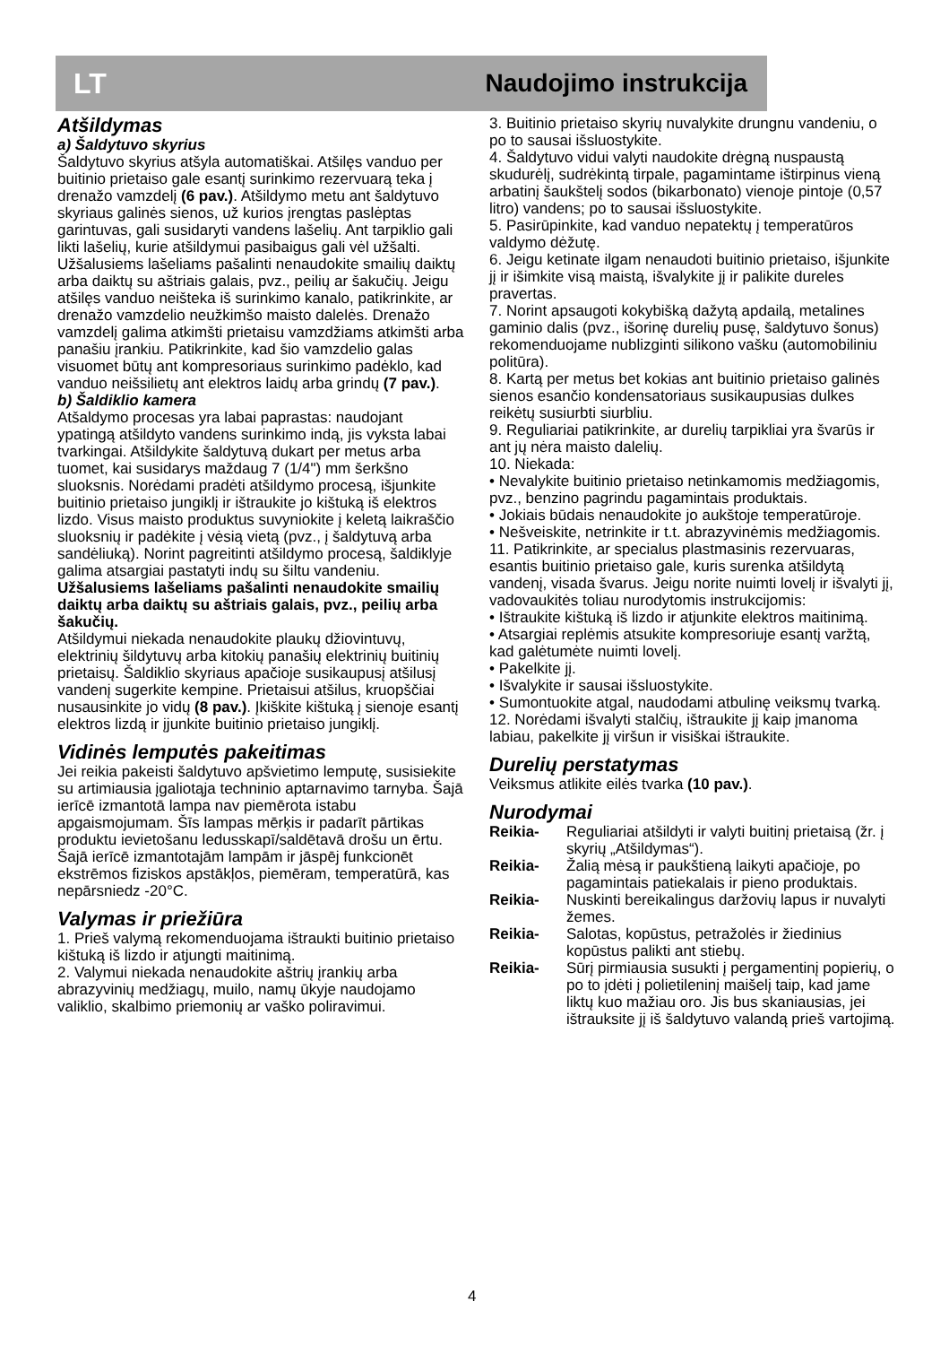LT Naudojimo instrukcija
Atšildymas
a) Šaldytuvo skyrius
Šaldytuvo skyrius atšyla automatiškai. Atšilęs vanduo per buitinio prietaiso gale esantį surinkimo rezervuarą teka į drenažo vamzdelį (6 pav.). Atšildymo metu ant šaldytuvo skyriaus galinės sienos, už kurios įrengtas paslėptas garintuvas, gali susidaryti vandens lašelių. Ant tarpiklio gali likti lašelių, kurie atšildymui pasibaigus gali vėl užšalti. Užšalusiems lašeliams pašalinti nenaudokite smailių daiktų arba daiktų su aštriais galais, pvz., peilių ar šakučių. Jeigu atšilęs vanduo neišteka iš surinkimo kanalo, patikrinkite, ar drenažo vamzdelio neužkimšo maisto dalelės. Drenažo vamzdelį galima atkimšti prietaisu vamzdžiams atkimšti arba panašiu įrankiu. Patikrinkite, kad šio vamzdelio galas visuomet būtų ant kompresoriaus surinkimo padėklo, kad vanduo neišsilietų ant elektros laidų arba grindų (7 pav.).
b) Šaldiklio kamera
Atšaldymo procesas yra labai paprastas: naudojant ypatingą atšildyto vandens surinkimo indą, jis vyksta labai tvarkingai. Atšildykite šaldytuvą dukart per metus arba tuomet, kai susidarys maždaug 7 (1/4") mm šerkšno sluoksnis. Norėdami pradėti atšildymo procesą, išjunkite buitinio prietaiso jungiklį ir ištraukite jo kištuką iš elektros lizdo. Visus maisto produktus suvyniokite į keletą laikraščio sluoksnių ir padėkite į vėsią vietą (pvz., į šaldytuvą arba sandėliuką). Norint pagreitinti atšildymo procesą, šaldiklyje galima atsargiai pastatyti indų su šiltu vandeniu.
Užšalusiems lašeliams pašalinti nenaudokite smailių daiktų arba daiktų su aštriais galais, pvz., peilių arba šakučių.
Atšildymui niekada nenaudokite plaukų džiovintuvų, elektrinių šildytuvų arba kitokių panašių elektrinių buitinių prietaisų. Šaldiklio skyriaus apačioje susikaupusį atšilusį vandenį sugerkite kempine. Prietaisui atšilus, kruopščiai nusausinkite jo vidų (8 pav.). Įkiškite kištuką į sienoje esantį elektros lizdą ir įjunkite buitinio prietaiso jungiklį.
Vidinės lemputės pakeitimas
Jei reikia pakeisti šaldytuvo apšvietimo lemputę, susisiekite su artimiausia įgaliotąja techninio aptarnavimo tarnyba. Šajā ierīcē izmantotā lampa nav piemērota istabu apgaismojumam. Šīs lampas mērķis ir padarīt pārtikas produktu ievietošanu ledusskapī/saldētavā drošu un ērtu. Šajā ierīcē izmantotajām lampām ir jāspēj funkcionēt ekstrēmos fiziskos apstākļos, piemēram, temperatūrā, kas nepārsniedz -20°C.
Valymas ir priežiūra
1. Prieš valymą rekomenduojama ištraukti buitinio prietaiso kištuką iš lizdo ir atjungti maitinimą.
2. Valymui niekada nenaudokite aštrių įrankių arba abrazyvinių medžiagų, muilo, namų ūkyje naudojamo valiklio, skalbimo priemonių ar vaško poliravimui.
3. Buitinio prietaiso skyrių nuvalykite drungnu vandeniu, o po to sausai išsluostykite.
4. Šaldytuvo vidui valyti naudokite drėgną nuspaustą skudurėlį, sudrėkintą tirpale, pagamintame ištirpinus vieną arbatinį šaukštelį sodos (bikarbonato) vienoje pintoje (0,57 litro) vandens; po to sausai išsluostykite.
5. Pasirūpinkite, kad vanduo nepatektų į temperatūros valdymo dėžutę.
6. Jeigu ketinate ilgam nenaudoti buitinio prietaiso, išjunkite jį ir išimkite visą maistą, išvalykite jį ir palikite dureles pravertas.
7. Norint apsaugoti kokybišką dažytą apdailą, metalines gaminio dalis (pvz., išorinę durelių pusę, šaldytuvo šonus) rekomenduojame nublizginti silikono vašku (automobiliniu politūra).
8. Kartą per metus bet kokias ant buitinio prietaiso galinės sienos esančio kondensatoriaus susikaupusias dulkes reikėtų susiurbti siurbliu.
9. Reguliariai patikrinkite, ar durelių tarpikliai yra švarūs ir ant jų nėra maisto dalelių.
10. Niekada:
• Nevalykite buitinio prietaiso netinkamomis medžiagomis, pvz., benzino pagrindu pagamintais produktais.
• Jokiais būdais nenaudokite jo aukštoje temperatūroje.
• Nešveiskite, netrinkite ir t.t. abrazyvinėmis medžiagomis.
11. Patikrinkite, ar specialus plastmasinis rezervuaras, esantis buitinio prietaiso gale, kuris surenka atšildytą vandenį, visada švarus. Jeigu norite nuimti lovelį ir išvalyti jį, vadovaukitės toliau nurodytomis instrukcijomis:
• Ištraukite kištuką iš lizdo ir atjunkite elektros maitinimą.
• Atsargiai replėmis atsukite kompresoriuje esantį varžtą, kad galėtumėte nuimti lovelį.
• Pakelkite jį.
• Išvalykite ir sausai išsluostykite.
• Sumontuokite atgal, naudodami atbulinę veiksmų tvarką.
12. Norėdami išvalyti stalčių, ištraukite jį kaip įmanoma labiau, pakelkite jį viršun ir visiškai ištraukite.
Durelių perstatymas
Veiksmus atlikite eilės tvarka (10 pav.).
Nurodymai
Reikia- Reguliariai atšildyti ir valyti buitinį prietaisą (žr. į skyrių „Atšildymas“).
Reikia- Žalią mėsą ir paukštieną laikyti apačioje, po pagamintais patiekalais ir pieno produktais.
Reikia- Nuskinti bereikalingus daržovių lapus ir nuvalyti žemes.
Reikia- Salotas, kopūstus, petražolės ir žiedinius kopūstus palikti ant stiebų.
Reikia- Sūrį pirmiausia susukti į pergamentinį popierių, o po to įdėti į polietileninį maišelį taip, kad jame liktų kuo mažiau oro. Jis bus skaniausias, jei ištrauksite jį iš šaldytuvo valandą prieš vartojimą.
4